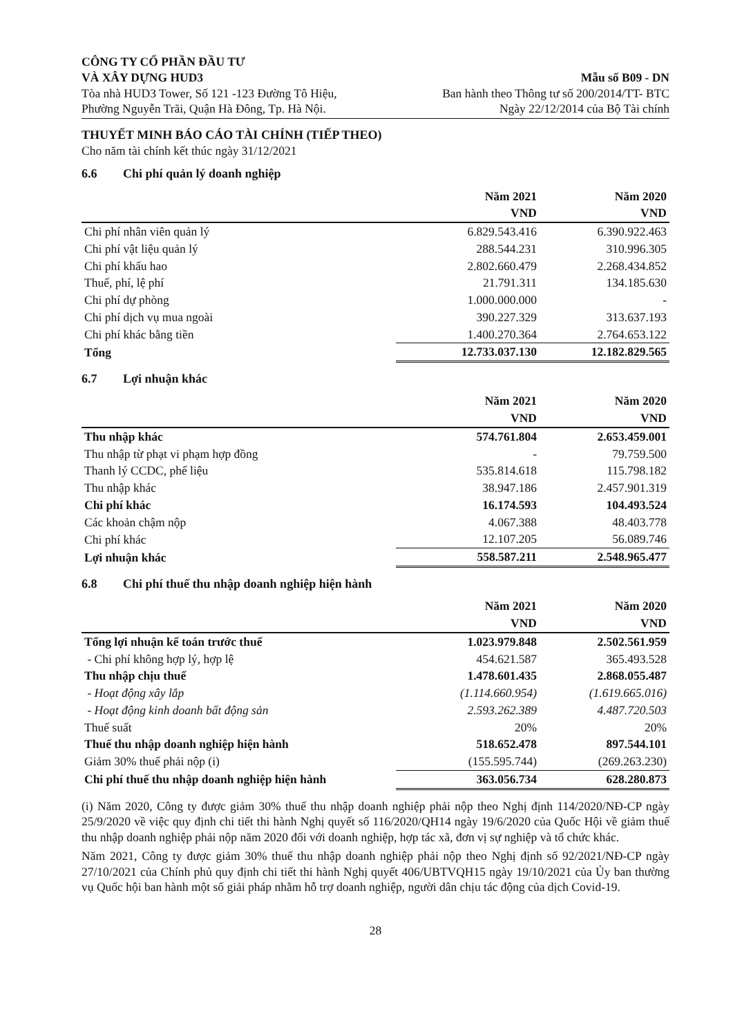CÔNG TY CỔ PHẦN ĐẦU TƯ
VÀ XÂY DỰNG HUD3
Tòa nhà HUD3 Tower, Số 121 -123 Đường Tô Hiệu,
Phường Nguyễn Trãi, Quận Hà Đông, Tp. Hà Nội.
Mẫu số B09 - DN
Ban hành theo Thông tư số 200/2014/TT- BTC
Ngày 22/12/2014 của Bộ Tài chính
THUYẾT MINH BÁO CÁO TÀI CHÍNH (TIẾP THEO)
Cho năm tài chính kết thúc ngày 31/12/2021
6.6 Chi phí quản lý doanh nghiệp
| | Năm 2021 | Năm 2020 |
| --- | --- | --- |
| | VND | VND |
| Chi phí nhân viên quản lý | 6.829.543.416 | 6.390.922.463 |
| Chi phí vật liệu quản lý | 288.544.231 | 310.996.305 |
| Chi phí khấu hao | 2.802.660.479 | 2.268.434.852 |
| Thuế, phí, lệ phí | 21.791.311 | 134.185.630 |
| Chi phí dự phòng | 1.000.000.000 | - |
| Chi phí dịch vụ mua ngoài | 390.227.329 | 313.637.193 |
| Chi phí khác bằng tiền | 1.400.270.364 | 2.764.653.122 |
| Tổng | 12.733.037.130 | 12.182.829.565 |
6.7 Lợi nhuận khác
| | Năm 2021 | Năm 2020 |
| --- | --- | --- |
| | VND | VND |
| Thu nhập khác | 574.761.804 | 2.653.459.001 |
| Thu nhập từ phạt vi phạm hợp đồng | - | 79.759.500 |
| Thanh lý CCDC, phế liệu | 535.814.618 | 115.798.182 |
| Thu nhập khác | 38.947.186 | 2.457.901.319 |
| Chi phí khác | 16.174.593 | 104.493.524 |
| Các khoản chậm nộp | 4.067.388 | 48.403.778 |
| Chi phí khác | 12.107.205 | 56.089.746 |
| Lợi nhuận khác | 558.587.211 | 2.548.965.477 |
6.8 Chi phí thuế thu nhập doanh nghiệp hiện hành
| | Năm 2021 | Năm 2020 |
| --- | --- | --- |
| | VND | VND |
| Tổng lợi nhuận kế toán trước thuế | 1.023.979.848 | 2.502.561.959 |
| - Chi phí không hợp lý, hợp lệ | 454.621.587 | 365.493.528 |
| Thu nhập chịu thuế | 1.478.601.435 | 2.868.055.487 |
| - Hoạt động xây lắp | (1.114.660.954) | (1.619.665.016) |
| - Hoạt động kinh doanh bất động sản | 2.593.262.389 | 4.487.720.503 |
| Thuế suất | 20% | 20% |
| Thuế thu nhập doanh nghiệp hiện hành | 518.652.478 | 897.544.101 |
| Giảm 30% thuế phải nộp (i) | (155.595.744) | (269.263.230) |
| Chi phí thuế thu nhập doanh nghiệp hiện hành | 363.056.734 | 628.280.873 |
(i) Năm 2020, Công ty được giảm 30% thuế thu nhập doanh nghiệp phải nộp theo Nghị định 114/2020/NĐ-CP ngày 25/9/2020 về việc quy định chi tiết thi hành Nghị quyết số 116/2020/QH14 ngày 19/6/2020 của Quốc Hội về giảm thuế thu nhập doanh nghiệp phải nộp năm 2020 đối với doanh nghiệp, hợp tác xã, đơn vị sự nghiệp và tổ chức khác.
Năm 2021, Công ty được giảm 30% thuế thu nhập doanh nghiệp phải nộp theo Nghị định số 92/2021/NĐ-CP ngày 27/10/2021 của Chính phủ quy định chi tiết thi hành Nghị quyết 406/UBTVQH15 ngày 19/10/2021 của Ủy ban thường vụ Quốc hội ban hành một số giải pháp nhằm hỗ trợ doanh nghiệp, người dân chịu tác động của dịch Covid-19.
28